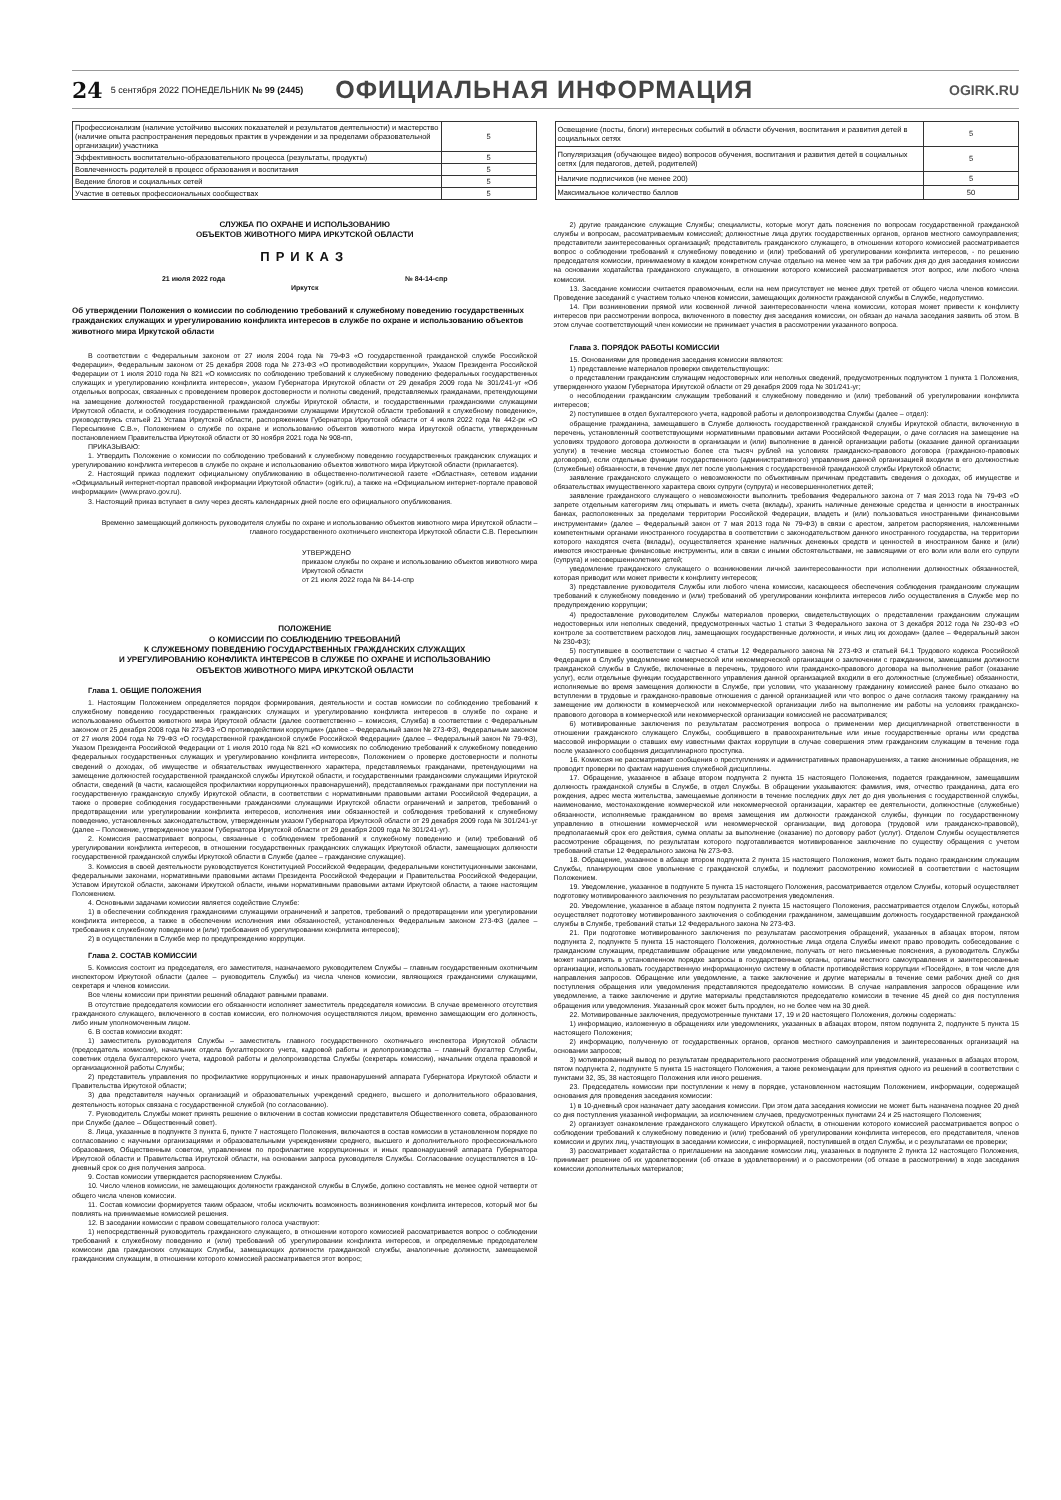24 5 сентября 2022 ПОНЕДЕЛЬНИК № 99 (2445) ОФИЦИАЛЬНАЯ ИНФОРМАЦИЯ OGIRK.RU
| Профессионализм (наличие устойчиво высоких показателей и результатов деятельности) и мастерство (наличие опыта распространения передовых практик в учреждении и за пределами образовательной организации) участника | 5 |
| Эффективность воспитательно-образовательного процесса (результаты, продукты) | 5 |
| Вовлеченность родителей в процесс образования и воспитания | 5 |
| Ведение блогов и социальных сетей | 5 |
| Участие в сетевых профессиональных сообществах | 5 |
| Освещение (посты, блоги) интересных событий в области обучения, воспитания и развития детей в социальных сетях | 5 |
| Популяризация (обучающее видео) вопросов обучения, воспитания и развития детей в социальных сетях (для педагогов, детей, родителей) | 5 |
| Наличие подписчиков (не менее 200) | 5 |
| Максимальное количество баллов | 50 |
СЛУЖБА ПО ОХРАНЕ И ИСПОЛЬЗОВАНИЮ
ОБЪЕКТОВ ЖИВОТНОГО МИРА ИРКУТСКОЙ ОБЛАСТИ
ПРИКАЗ
21 июля 2022 года № 84-14-спр
Иркутск
Об утверждении Положения о комиссии по соблюдению требований к служебному поведению государственных гражданских служащих и урегулированию конфликта интересов в службе по охране и использованию объектов животного мира Иркутской области
В соответствии с Федеральным законом от 27 июля 2004 года № 79-ФЗ «О государственной гражданской службе Российской Федерации», Федеральным законом от 25 декабря 2008 года № 273-ФЗ «О противодействии коррупции», Указом Президента Российской Федерации от 1 июля 2010 года № 821 «О комиссиях по соблюдению требований к служебному поведению федеральных государственных служащих и урегулированию конфликта интересов», указом Губернатора Иркутской области от 29 декабря 2009 года № 301/241-уг «Об отдельных вопросах, связанных с проведением проверок достоверности и полноты сведений, представляемых гражданами, претендующими на замещение должностей государственной гражданской службы Иркутской области, и государственными гражданскими служащими Иркутской области, и соблюдения государственными гражданскими служащими Иркутской области требований к служебному поведению», руководствуясь статьей 21 Устава Иркутской области, распоряжением Губернатора Иркутской области от 4 июля 2022 года № 442-рк «О Пересыпкине С.В.», Положением о службе по охране и использованию объектов животного мира Иркутской области, утвержденным постановлением Правительства Иркутской области от 30 ноября 2021 года № 908-пп,
ПРИКАЗЫВАЮ:
1. Утвердить Положение о комиссии по соблюдению требований к служебному поведению государственных гражданских служащих и урегулированию конфликта интересов в службе по охране и использованию объектов животного мира Иркутской области (прилагается).
2. Настоящий приказ подлежит официальному опубликованию в общественно-политической газете «Областная», сетевом издании «Официальный интернет-портал правовой информации Иркутской области» (ogirk.ru), а также на «Официальном интернет-портале правовой информации» (www.pravo.gov.ru).
3. Настоящий приказ вступает в силу через десять календарных дней после его официального опубликования.
Временно замещающий должность руководителя службы по охране и использованию объектов животного мира Иркутской области – главного государственного охотничьего инспектора Иркутской области С.В. Пересыпкин
УТВЕРЖДЕНО
приказом службы по охране и использованию объектов животного мира Иркутской области
от 21 июля 2022 года № 84-14-спр
ПОЛОЖЕНИЕ
О КОМИССИИ ПО СОБЛЮДЕНИЮ ТРЕБОВАНИЙ
К СЛУЖЕБНОМУ ПОВЕДЕНИЮ ГОСУДАРСТВЕННЫХ ГРАЖДАНСКИХ СЛУЖАЩИХ
И УРЕГУЛИРОВАНИЮ КОНФЛИКТА ИНТЕРЕСОВ В СЛУЖБЕ ПО ОХРАНЕ И ИСПОЛЬЗОВАНИЮ
ОБЪЕКТОВ ЖИВОТНОГО МИРА ИРКУТСКОЙ ОБЛАСТИ
Глава 1. ОБЩИЕ ПОЛОЖЕНИЯ
1. Настоящим Положением определяется порядок формирования, деятельности и состав комиссии по соблюдению требований к служебному поведению государственных гражданских служащих и урегулированию конфликта интересов в службе по охране и использованию объектов животного мира Иркутской области (далее соответственно – комиссия, Служба) в соответствии с Федеральным законом от 25 декабря 2008 года № 273-ФЗ «О противодействии коррупции» (далее – Федеральный закон № 273-ФЗ), Федеральным законом от 27 июля 2004 года № 79-ФЗ «О государственной гражданской службе Российской Федерации» (далее – Федеральный закон № 79-ФЗ), Указом Президента Российской Федерации от 1 июля 2010 года № 821 «О комиссиях по соблюдению требований к служебному поведению федеральных государственных служащих и урегулированию конфликта интересов», Положением о проверке достоверности и полноты сведений о доходах, об имуществе и обязательствах имущественного характера, представляемых гражданами, претендующими на замещение должностей государственной гражданской службы Иркутской области, и государственными гражданскими служащими Иркутской области, сведений (в части, касающейся профилактики коррупционных правонарушений), представляемых гражданами при поступлении на государственную гражданскую службу Иркутской области, в соответствии с нормативными правовыми актами Российской Федерации, а также о проверке соблюдения государственными гражданскими служащими Иркутской области ограничений и запретов, требований о предотвращении или урегулировании конфликта интересов, исполнения ими обязанностей и соблюдения требований к служебному поведению, установленных законодательством, утвержденным указом Губернатора Иркутской области от 29 декабря 2009 года № 301/241-уг (далее – Положение, утвержденное указом Губернатора Иркутской области от 29 декабря 2009 года № 301/241-уг).
2. Комиссия рассматривает вопросы, связанные с соблюдением требований к служебному поведению и (или) требований об урегулировании конфликта интересов, в отношении государственных гражданских служащих Иркутской области, замещающих должности государственной гражданской службы Иркутской области в Службе (далее – гражданские служащие).
3. Комиссия в своей деятельности руководствуется Конституцией Российской Федерации, федеральными конституционными законами, федеральными законами, нормативными правовыми актами Президента Российской Федерации и Правительства Российской Федерации, Уставом Иркутской области, законами Иркутской области, иными нормативными правовыми актами Иркутской области, а также настоящим Положением.
4. Основными задачами комиссии является содействие Службе:
1) в обеспечении соблюдения гражданскими служащими ограничений и запретов, требований о предотвращении или урегулировании конфликта интересов, а также в обеспечении исполнения ими обязанностей, установленных Федеральным законом 273-ФЗ (далее – требования к служебному поведению и (или) требования об урегулировании конфликта интересов);
2) в осуществлении в Службе мер по предупреждению коррупции.
Глава 2. СОСТАВ КОМИССИИ
5. Комиссия состоит из председателя, его заместителя, назначаемого руководителем Службы – главным государственным охотничьим инспектором Иркутской области (далее – руководитель Службы) из числа членов комиссии, являющихся гражданскими служащими, секретаря и членов комиссии.
Все члены комиссии при принятии решений обладают равными правами.
В отсутствие председателя комиссии его обязанности исполняет заместитель председателя комиссии. В случае временного отсутствия гражданского служащего, включенного в состав комиссии, его полномочия осуществляются лицом, временно замещающим его должность, либо иным уполномоченным лицом.
6. В состав комиссии входят:
1) заместитель руководителя Службы – заместитель главного государственного охотничьего инспектора Иркутской области (председатель комиссии), начальник отдела бухгалтерского учета, кадровой работы и делопроизводства – главный бухгалтер Службы, советник отдела бухгалтерского учета, кадровой работы и делопроизводства Службы (секретарь комиссии), начальник отдела правовой и организационной работы Службы;
2) представитель управления по профилактике коррупционных и иных правонарушений аппарата Губернатора Иркутской области и Правительства Иркутской области;
3) два представителя научных организаций и образовательных учреждений среднего, высшего и дополнительного образования, деятельность которых связана с государственной службой (по согласованию).
7. Руководитель Службы может принять решение о включении в состав комиссии представителя Общественного совета, образованного при Службе (далее – Общественный совет).
8. Лица, указанные в подпункте 3 пункта 6, пункте 7 настоящего Положения, включаются в состав комиссии в установленном порядке по согласованию с научными организациями и образовательными учреждениями среднего, высшего и дополнительного профессионального образования, Общественным советом, управлением по профилактике коррупционных и иных правонарушений аппарата Губернатора Иркутской области и Правительства Иркутской области, на основании запроса руководителя Службы. Согласование осуществляется в 10-дневный срок со дня получения запроса.
9. Состав комиссии утверждается распоряжением Службы.
10. Число членов комиссии, не замещающих должности гражданской службы в Службе, должно составлять не менее одной четверти от общего числа членов комиссии.
11. Состав комиссии формируется таким образом, чтобы исключить возможность возникновения конфликта интересов, который мог бы повлиять на принимаемые комиссией решения.
12. В заседании комиссии с правом совещательного голоса участвуют:
1) непосредственный руководитель гражданского служащего, в отношении которого комиссией рассматривается вопрос о соблюдении требований к служебному поведению и (или) требований об урегулировании конфликта интересов, и определяемые председателем комиссии два гражданских служащих Службы, замещающих должности гражданской службы, аналогичные должности, замещаемой гражданским служащим, в отношении которого комиссией рассматривается этот вопрос;
2) другие гражданские служащие Службы; специалисты, которые могут дать пояснения по вопросам государственной гражданской службы и вопросам, рассматриваемым комиссией; должностные лица других государственных органов, органов местного самоуправления; представители заинтересованных организаций; представитель гражданского служащего, в отношении которого комиссией рассматривается вопрос о соблюдении требований к служебному поведению и (или) требований об урегулировании конфликта интересов, - по решению председателя комиссии, принимаемому в каждом конкретном случае отдельно на менее чем за три рабочих дня до дня заседания комиссии на основании ходатайства гражданского служащего, в отношении которого комиссией рассматривается этот вопрос, или любого члена комиссии.
13. Заседание комиссии считается правомочным, если на нем присутствует не менее двух третей от общего числа членов комиссии. Проведение заседаний с участием только членов комиссии, замещающих должности гражданской службы в Службе, недопустимо.
14. При возникновении прямой или косвенной личной заинтересованности члена комиссии, которая может привести к конфликту интересов при рассмотрении вопроса, включенного в повестку дня заседания комиссии, он обязан до начала заседания заявить об этом. В этом случае соответствующий член комиссии не принимает участия в рассмотрении указанного вопроса.
Глава 3. ПОРЯДОК РАБОТЫ КОМИССИИ
15. Основаниями для проведения заседания комиссии являются:
1) представление материалов проверки свидетельствующих:
о представлении гражданским служащим недостоверных или неполных сведений, предусмотренных подпунктом 1 пункта 1 Положения, утвержденного указом Губернатора Иркутской области от 29 декабря 2009 года № 301/241-уг;
о несоблюдении гражданским служащим требований к служебному поведению и (или) требований об урегулировании конфликта интересов;
2) поступившее в отдел бухгалтерского учета, кадровой работы и делопроизводства Службы (далее – отдел):
обращение гражданина, замещавшего в Службе должность государственной гражданской службы Иркутской области, включенную в перечень, установленный соответствующими нормативными правовыми актами Российской Федерации, о даче согласия на замещение на условиях трудового договора должности в организации и (или) выполнение в данной организации работы (оказание данной организации услуги) в течение месяца стоимостью более ста тысяч рублей на условиях гражданско-правового договора (гражданско-правовых договоров), если отдельные функции государственного (административного) управления данной организацией входили в его должностные (служебные) обязанности, в течение двух лет после увольнения с государственной гражданской службы Иркутской области;
заявление гражданского служащего о невозможности по объективным причинам представить сведения о доходах, об имуществе и обязательствах имущественного характера своих супруги (супруга) и несовершеннолетних детей;
заявление гражданского служащего о невозможности выполнить требования Федерального закона от 7 мая 2013 года № 79-ФЗ «О запрете отдельным категориям лиц открывать и иметь счета (вклады), хранить наличные денежные средства и ценности в иностранных банках, расположенных за пределами территории Российской Федерации, владеть и (или) пользоваться иностранными финансовыми инструментами» (далее – Федеральный закон от 7 мая 2013 года № 79-ФЗ) в связи с арестом, запретом распоряжения, наложенными компетентными органами иностранного государства в соответствии с законодательством данного иностранного государства, на территории которого находятся счета (вклады), осуществляется хранение наличных денежных средств и ценностей в иностранном банке и (или) имеются иностранные финансовые инструменты, или в связи с иными обстоятельствами, не зависящими от его воли или воли его супруги (супруга) и несовершеннолетних детей;
уведомление гражданского служащего о возникновении личной заинтересованности при исполнении должностных обязанностей, которая приводит или может привести к конфликту интересов;
3) представление руководителя Службы или любого члена комиссии, касающееся обеспечения соблюдения гражданским служащим требований к служебному поведению и (или) требований об урегулировании конфликта интересов либо осуществления в Службе мер по предупреждению коррупции;
4) предоставление руководителем Службы материалов проверки, свидетельствующих о представлении гражданским служащим недостоверных или неполных сведений, предусмотренных частью 1 статьи 3 Федерального закона от 3 декабря 2012 года № 230-ФЗ «О контроле за соответствием расходов лиц, замещающих государственные должности, и иных лиц их доходам» (далее – Федеральный закон № 230-ФЗ);
5) поступившее в соответствии с частью 4 статьи 12 Федерального закона № 273-ФЗ и статьей 64.1 Трудового кодекса Российской Федерации в Службу уведомление коммерческой или некоммерческой организации о заключении с гражданином, замещавшим должности гражданской службы в Службе, включенные в перечень, трудового или гражданско-правового договора на выполнение работ (оказание услуг), если отдельные функции государственного управления данной организацией входили в его должностные (служебные) обязанности, исполняемые во время замещения должности в Службе, при условии, что указанному гражданину комиссией ранее было отказано во вступлении в трудовые и гражданско-правовые отношения с данной организацией или что вопрос о даче согласия такому гражданину на замещение им должности в коммерческой или некоммерческой организации либо на выполнение им работы на условиях гражданско-правового договора в коммерческой или некоммерческой организации комиссией не рассматривался;
6) мотивированные заключения по результатам рассмотрения вопроса о применении мер дисциплинарной ответственности в отношении гражданского служащего Службы, сообщившего в правоохранительные или иные государственные органы или средства массовой информации о ставших ему известными фактах коррупции в случае совершения этим гражданским служащим в течение года после указанного сообщения дисциплинарного проступка.
16. Комиссия не рассматривает сообщения о преступлениях и административных правонарушениях, а также анонимные обращения, не проводит проверки по фактам нарушения служебной дисциплины.
17. Обращение, указанное в абзаце втором подпункта 2 пункта 15 настоящего Положения, подается гражданином, замещавшим должность гражданской службы в Службе, в отдел Службы. В обращении указываются: фамилия, имя, отчество гражданина, дата его рождения, адрес места жительства, замещаемые должности в течение последних двух лет до дня увольнения с государственной службы, наименование, местонахождение коммерческой или некоммерческой организации, характер ее деятельности, должностные (служебные) обязанности, исполняемые гражданином во время замещения им должности гражданской службы, функции по государственному управлению в отношении коммерческой или некоммерческой организации, вид договора (трудовой или гражданско-правовой), предполагаемый срок его действия, сумма оплаты за выполнение (оказание) по договору работ (услуг). Отделом Службы осуществляется рассмотрение обращения, по результатам которого подготавливается мотивированное заключение по существу обращения с учетом требований статьи 12 Федерального закона № 273-ФЗ.
18. Обращение, указанное в абзаце втором подпункта 2 пункта 15 настоящего Положения, может быть подано гражданским служащим Службы, планирующим свое увольнение с гражданской службы, и подлежит рассмотрению комиссией в соответствии с настоящим Положением.
19. Уведомление, указанное в подпункте 5 пункта 15 настоящего Положения, рассматривается отделом Службы, который осуществляет подготовку мотивированного заключения по результатам рассмотрения уведомления.
20. Уведомление, указанное в абзаце пятом подпункта 2 пункта 15 настоящего Положения, рассматривается отделом Службы, который осуществляет подготовку мотивированного заключения о соблюдении гражданином, замещавшим должность государственной гражданской службы в Службе, требований статьи 12 Федерального закона № 273-ФЗ.
21. При подготовке мотивированного заключения по результатам рассмотрения обращений, указанных в абзацах втором, пятом подпункта 2, подпункте 5 пункта 15 настоящего Положения, должностные лица отдела Службы имеют право проводить собеседование с гражданским служащим, представившим обращение или уведомление, получать от него письменные пояснения, а руководитель Службы может направлять в установленном порядке запросы в государственные органы, органы местного самоуправления и заинтересованные организации, использовать государственную информационную систему в области противодействия коррупции «Посейдон», в том числе для направления запросов. Обращение или уведомление, а также заключение и другие материалы в течение семи рабочих дней со дня поступления обращения или уведомления представляются председателю комиссии. В случае направления запросов обращение или уведомление, а также заключение и другие материалы представляются председателю комиссии в течение 45 дней со дня поступления обращения или уведомления. Указанный срок может быть продлен, но не более чем на 30 дней.
22. Мотивированные заключения, предусмотренные пунктами 17, 19 и 20 настоящего Положения, должны содержать:
1) информацию, изложенную в обращениях или уведомлениях, указанных в абзацах втором, пятом подпункта 2, подпункте 5 пункта 15 настоящего Положения;
2) информацию, полученную от государственных органов, органов местного самоуправления и заинтересованных организаций на основании запросов;
3) мотивированный вывод по результатам предварительного рассмотрения обращений или уведомлений, указанных в абзацах втором, пятом подпункта 2, подпункте 5 пункта 15 настоящего Положения, а также рекомендации для принятия одного из решений в соответствии с пунктами 32, 35, 38 настоящего Положения или иного решения.
23. Председатель комиссии при поступлении к нему в порядке, установленном настоящим Положением, информации, содержащей основания для проведения заседания комиссии:
1) в 10-дневный срок назначает дату заседания комиссии. При этом дата заседания комиссии не может быть назначена позднее 20 дней со дня поступления указанной информации, за исключением случаев, предусмотренных пунктами 24 и 25 настоящего Положения;
2) организует ознакомление гражданского служащего Иркутской области, в отношении которого комиссией рассматривается вопрос о соблюдении требований к служебному поведению и (или) требований об урегулировании конфликта интересов, его представителя, членов комиссии и других лиц, участвующих в заседании комиссии, с информацией, поступившей в отдел Службы, и с результатами ее проверки;
3) рассматривает ходатайства о приглашении на заседание комиссии лиц, указанных в подпункте 2 пункта 12 настоящего Положения, принимает решение об их удовлетворении (об отказе в удовлетворении) и о рассмотрении (об отказе в рассмотрении) в ходе заседания комиссии дополнительных материалов;